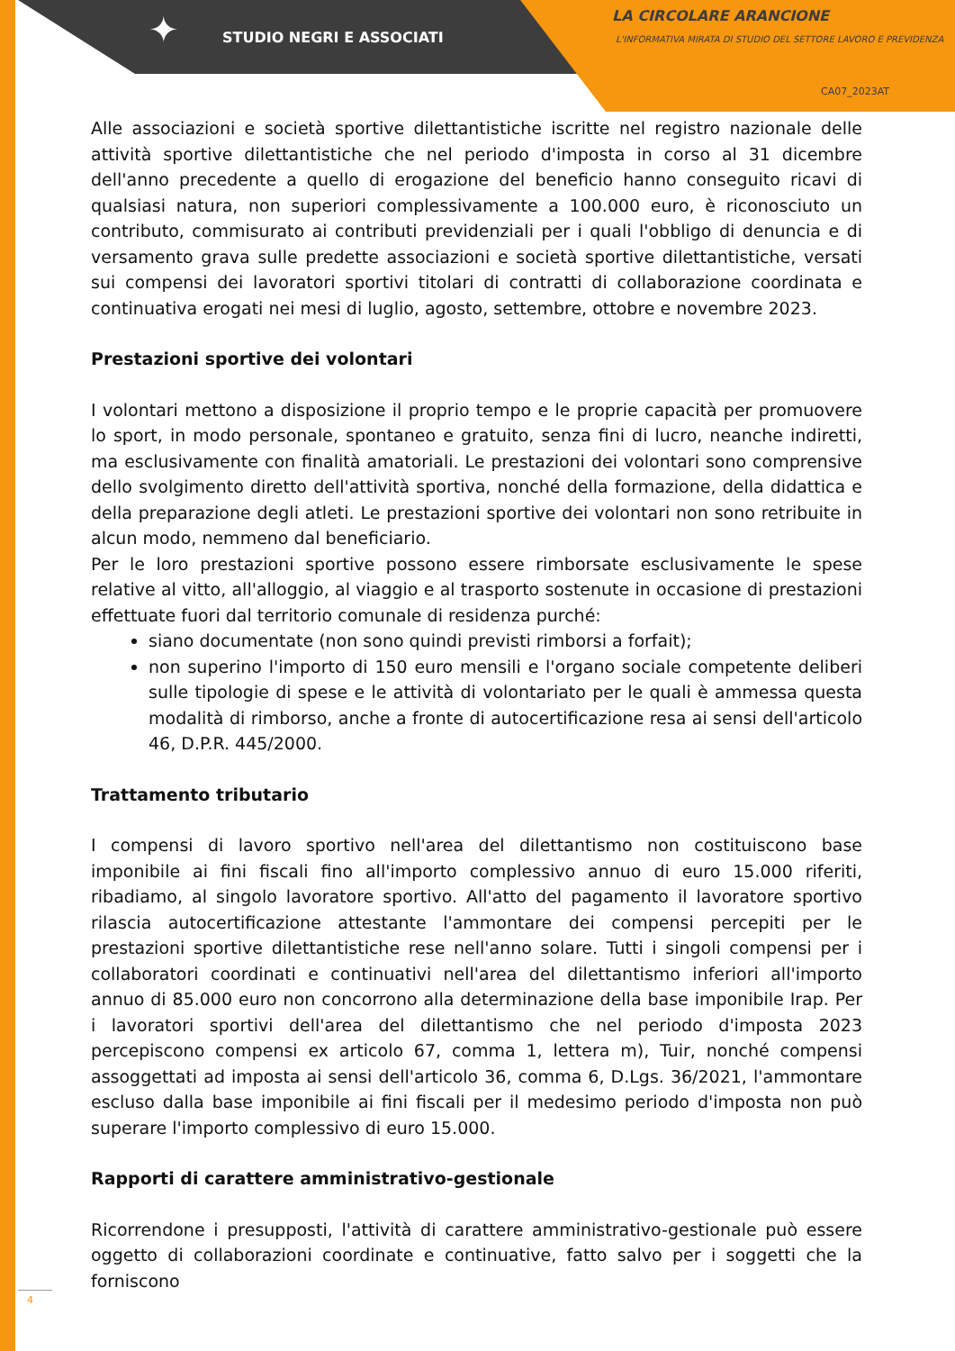✦ STUDIO NEGRI E ASSOCIATI
LA CIRCOLARE ARANCIONE
L'INFORMATIVA MIRATA DI STUDIO DEL SETTORE LAVORO E PREVIDENZA
CA07_2023AT
Alle associazioni e società sportive dilettantistiche iscritte nel registro nazionale delle attività sportive dilettantistiche che nel periodo d'imposta in corso al 31 dicembre dell'anno precedente a quello di erogazione del beneficio hanno conseguito ricavi di qualsiasi natura, non superiori complessivamente a 100.000 euro, è riconosciuto un contributo, commisurato ai contributi previdenziali per i quali l'obbligo di denuncia e di versamento grava sulle predette associazioni e società sportive dilettantistiche, versati sui compensi dei lavoratori sportivi titolari di contratti di collaborazione coordinata e continuativa erogati nei mesi di luglio, agosto, settembre, ottobre e novembre 2023.
Prestazioni sportive dei volontari
I volontari mettono a disposizione il proprio tempo e le proprie capacità per promuovere lo sport, in modo personale, spontaneo e gratuito, senza fini di lucro, neanche indiretti, ma esclusivamente con finalità amatoriali. Le prestazioni dei volontari sono comprensive dello svolgimento diretto dell'attività sportiva, nonché della formazione, della didattica e della preparazione degli atleti. Le prestazioni sportive dei volontari non sono retribuite in alcun modo, nemmeno dal beneficiario.
Per le loro prestazioni sportive possono essere rimborsate esclusivamente le spese relative al vitto, all'alloggio, al viaggio e al trasporto sostenute in occasione di prestazioni effettuate fuori dal territorio comunale di residenza purché:
siano documentate (non sono quindi previsti rimborsi a forfait);
non superino l'importo di 150 euro mensili e l'organo sociale competente deliberi sulle tipologie di spese e le attività di volontariato per le quali è ammessa questa modalità di rimborso, anche a fronte di autocertificazione resa ai sensi dell'articolo 46, D.P.R. 445/2000.
Trattamento tributario
I compensi di lavoro sportivo nell'area del dilettantismo non costituiscono base imponibile ai fini fiscali fino all'importo complessivo annuo di euro 15.000 riferiti, ribadiamo, al singolo lavoratore sportivo. All'atto del pagamento il lavoratore sportivo rilascia autocertificazione attestante l'ammontare dei compensi percepiti per le prestazioni sportive dilettantistiche rese nell'anno solare. Tutti i singoli compensi per i collaboratori coordinati e continuativi nell'area del dilettantismo inferiori all'importo annuo di 85.000 euro non concorrono alla determinazione della base imponibile Irap. Per i lavoratori sportivi dell'area del dilettantismo che nel periodo d'imposta 2023 percepiscono compensi ex articolo 67, comma 1, lettera m), Tuir, nonché compensi assoggettati ad imposta ai sensi dell'articolo 36, comma 6, D.Lgs. 36/2021, l'ammontare escluso dalla base imponibile ai fini fiscali per il medesimo periodo d'imposta non può superare l'importo complessivo di euro 15.000.
Rapporti di carattere amministrativo-gestionale
Ricorrendone i presupposti, l'attività di carattere amministrativo-gestionale può essere oggetto di collaborazioni coordinate e continuative, fatto salvo per i soggetti che la forniscono
4